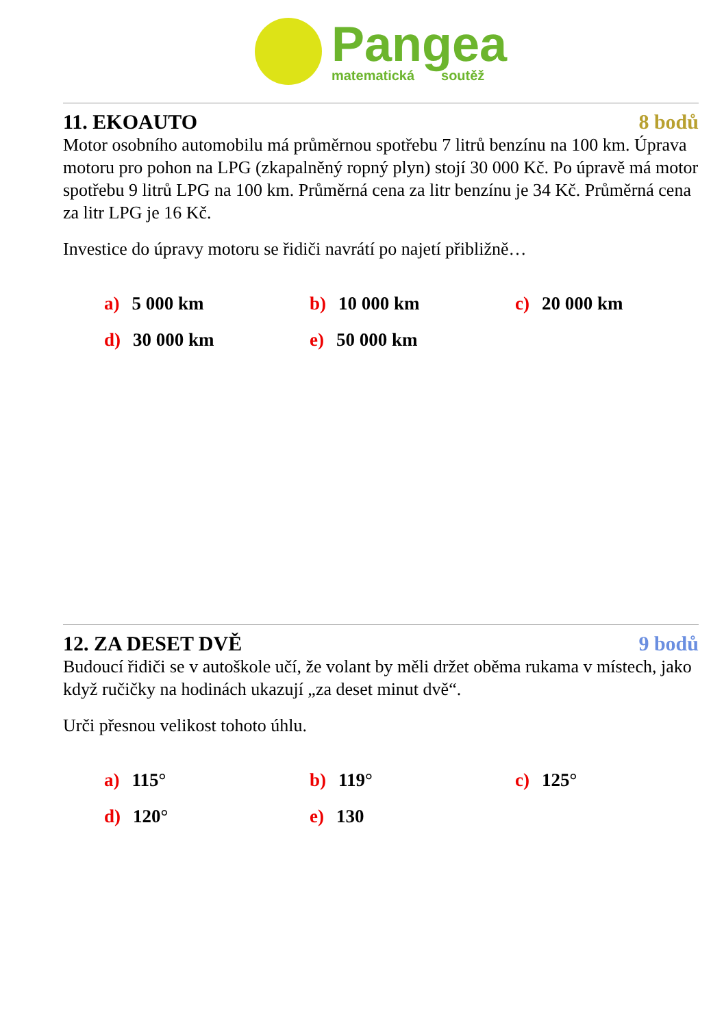Pangea
matematická soutěž
11. EKOAUTO 8 bodů
Motor osobního automobilu má průměrnou spotřebu 7 litrů benzínu na 100 km. Úprava motoru pro pohon na LPG (zkapalněný ropný plyn) stojí 30 000 Kč. Po úpravě má motor spotřebu 9 litrů LPG na 100 km. Průměrná cena za litr benzínu je 34 Kč. Průměrná cena za litr LPG je 16 Kč.
Investice do úpravy motoru se řidiči navrátí po najetí přibližně…
a) 5 000 km
b) 10 000 km
c) 20 000 km
d) 30 000 km
e) 50 000 km
12. ZA DESET DVĚ 9 bodů
Budoucí řidiči se v autoškole učí, že volant by měli držet oběma rukama v místech, jako když ručičky na hodinách ukazují „za deset minut dvě“.
Urči přesnou velikost tohoto úhlu.
a) 115°
b) 119°
c) 125°
d) 120°
e) 130